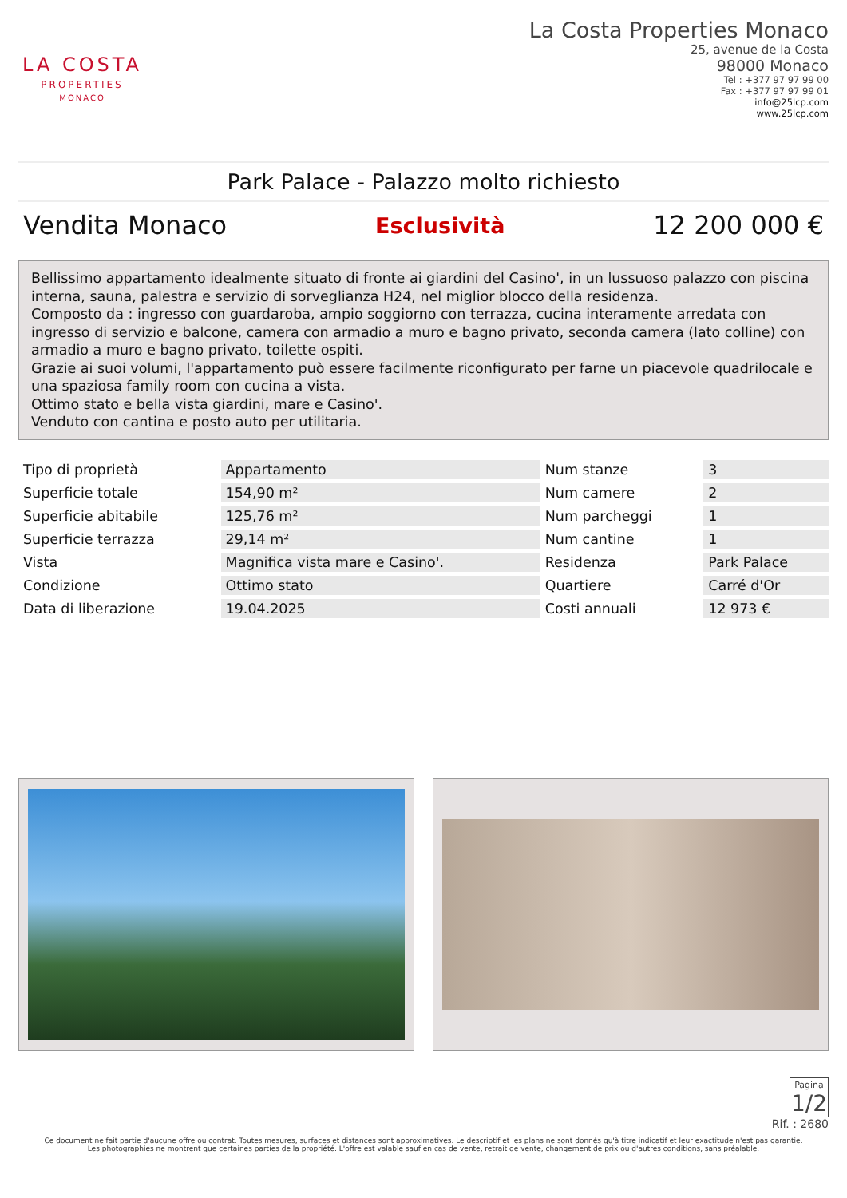LA COSTA
PROPERTIES
MONACO
La Costa Properties Monaco
25, avenue de la Costa
98000 Monaco
Tel : +377 97 97 99 00
Fax : +377 97 97 99 01
info@25lcp.com
www.25lcp.com
Park Palace - Palazzo molto richiesto
Vendita Monaco Esclusività 12 200 000 €
Bellissimo appartamento idealmente situato di fronte ai giardini del Casino', in un lussuoso palazzo con piscina interna, sauna, palestra e servizio di sorveglianza H24, nel miglior blocco della residenza.
Composto da : ingresso con guardaroba, ampio soggiorno con terrazza, cucina interamente arredata con ingresso di servizio e balcone, camera con armadio a muro e bagno privato, seconda camera (lato colline) con armadio a muro e bagno privato, toilette ospiti.
Grazie ai suoi volumi, l'appartamento può essere facilmente riconfigurato per farne un piacevole quadrilocale e una spaziosa family room con cucina a vista.
Ottimo stato e bella vista giardini, mare e Casino'.
Venduto con cantina e posto auto per utilitaria.
| Tipo di proprietà | Appartamento | Num stanze | 3 |
| Superficie totale | 154,90 m² | Num camere | 2 |
| Superficie abitabile | 125,76 m² | Num parcheggi | 1 |
| Superficie terrazza | 29,14 m² | Num cantine | 1 |
| Vista | Magnifica vista mare e Casino'. | Residenza | Park Palace |
| Condizione | Ottimo stato | Quartiere | Carré d'Or |
| Data di liberazione | 19.04.2025 | Costi annuali | 12 973 € |
Pagina 1/2
Rif. : 2680
Ce document ne fait partie d'aucune offre ou contrat. Toutes mesures, surfaces et distances sont approximatives. Le descriptif et les plans ne sont donnés qu'à titre indicatif et leur exactitude n'est pas garantie. Les photographies ne montrent que certaines parties de la propriété. L'offre est valable sauf en cas de vente, retrait de vente, changement de prix ou d'autres conditions, sans préalable.